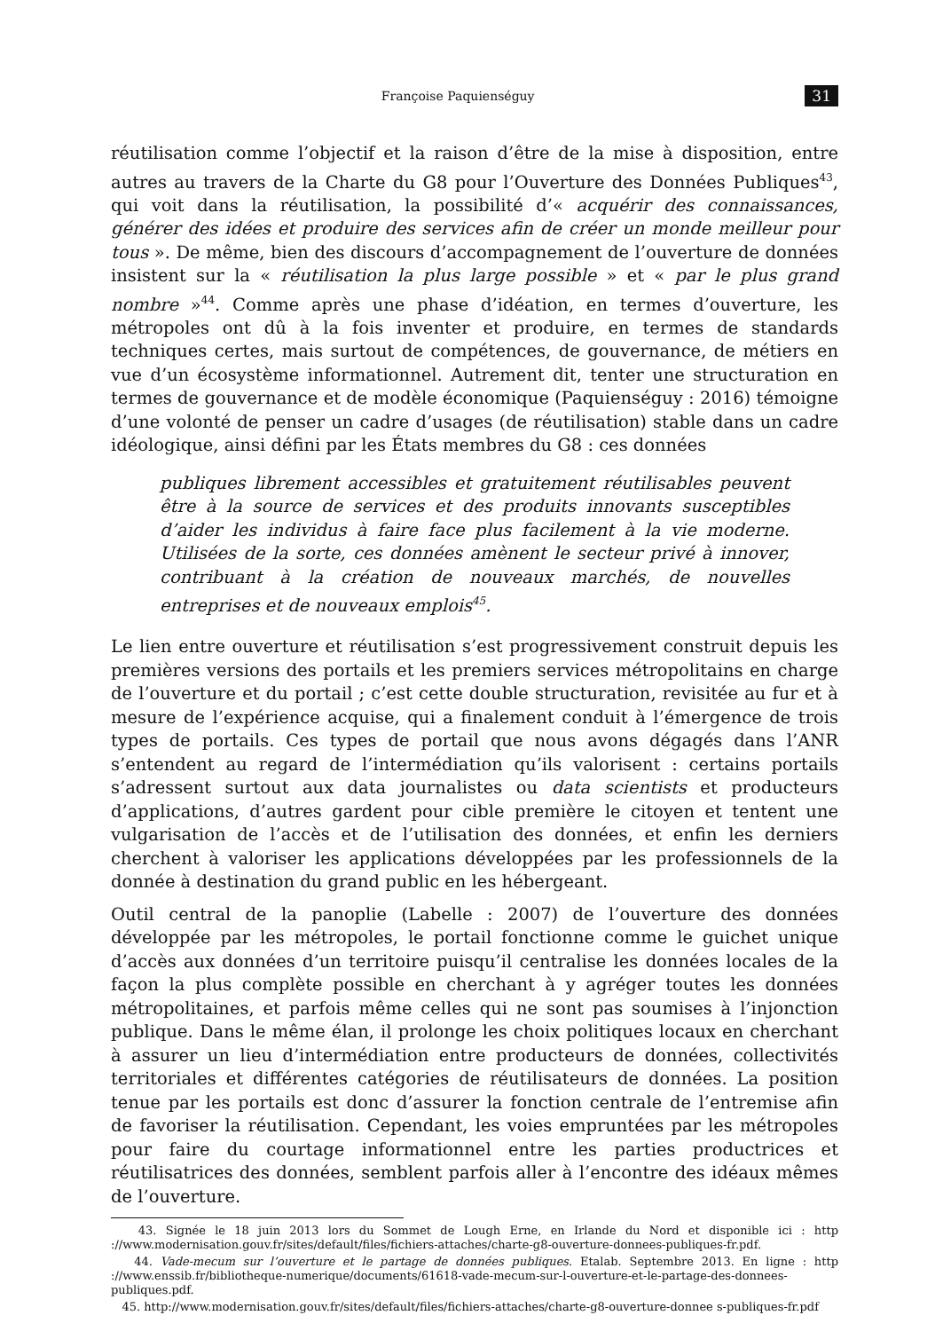Françoise Paquienséguy 31
réutilisation comme l’objectif et la raison d’être de la mise à disposition, entre autres au travers de la Charte du G8 pour l’Ouverture des Données Publiques<sup>43</sup>, qui voit dans la réutilisation, la possibilité d’« acquérir des connaissances, générer des idées et produire des services afin de créer un monde meilleur pour tous ». De même, bien des discours d’accompagnement de l’ouverture de données insistent sur la « réutilisation la plus large possible » et « par le plus grand nombre »<sup>44</sup>. Comme après une phase d’idéation, en termes d’ouverture, les métropoles ont dû à la fois inventer et produire, en termes de standards techniques certes, mais surtout de compétences, de gouvernance, de métiers en vue d’un écosystème informationnel. Autrement dit, tenter une structuration en termes de gouvernance et de modèle économique (Paquienséguy : 2016) témoigne d’une volonté de penser un cadre d’usages (de réutilisation) stable dans un cadre idéologique, ainsi défini par les États membres du G8 : ces données
publiques librement accessibles et gratuitement réutilisables peuvent être à la source de services et des produits innovants susceptibles d’aider les individus à faire face plus facilement à la vie moderne. Utilisées de la sorte, ces données amènent le secteur privé à innover, contribuant à la création de nouveaux marchés, de nouvelles entreprises et de nouveaux emplois<sup>45</sup>.
Le lien entre ouverture et réutilisation s’est progressivement construit depuis les premières versions des portails et les premiers services métropolitains en charge de l’ouverture et du portail ; c’est cette double structuration, revisitée au fur et à mesure de l’expérience acquise, qui a finalement conduit à l’émergence de trois types de portails. Ces types de portail que nous avons dégagés dans l’ANR s’entendent au regard de l’intermédiation qu’ils valorisent : certains portails s’adressent surtout aux data journalistes ou data scientists et producteurs d’applications, d’autres gardent pour cible première le citoyen et tentent une vulgarisation de l’accès et de l’utilisation des données, et enfin les derniers cherchent à valoriser les applications développées par les professionnels de la donnée à destination du grand public en les hébergeant.
Outil central de la panoplie (Labelle : 2007) de l’ouverture des données développée par les métropoles, le portail fonctionne comme le guichet unique d’accès aux données d’un territoire puisqu’il centralise les données locales de la façon la plus complète possible en cherchant à y agréger toutes les données métropolitaines, et parfois même celles qui ne sont pas soumises à l’injonction publique. Dans le même élan, il prolonge les choix politiques locaux en cherchant à assurer un lieu d’intermédiation entre producteurs de données, collectivités territoriales et différentes catégories de réutilisateurs de données. La position tenue par les portails est donc d’assurer la fonction centrale de l’entremise afin de favoriser la réutilisation. Cependant, les voies empruntées par les métropoles pour faire du courtage informationnel entre les parties productrices et réutilisatrices des données, semblent parfois aller à l’encontre des idéaux mêmes de l’ouverture.
43. Signée le 18 juin 2013 lors du Sommet de Lough Erne, en Irlande du Nord et disponible ici : http ://www.modernisation.gouv.fr/sites/default/files/fichiers-attaches/charte-g8-ouverture-donnees-publiques-fr.pdf.
44. Vade-mecum sur l’ouverture et le partage de données publiques. Etalab. Septembre 2013. En ligne : http ://www.enssib.fr/bibliotheque-numerique/documents/61618-vade-mecum-sur-l-ouverture-et-le-partage-des-donnees-publiques.pdf.
45. http://www.modernisation.gouv.fr/sites/default/files/fichiers-attaches/charte-g8-ouverture-donnee s-publiques-fr.pdf